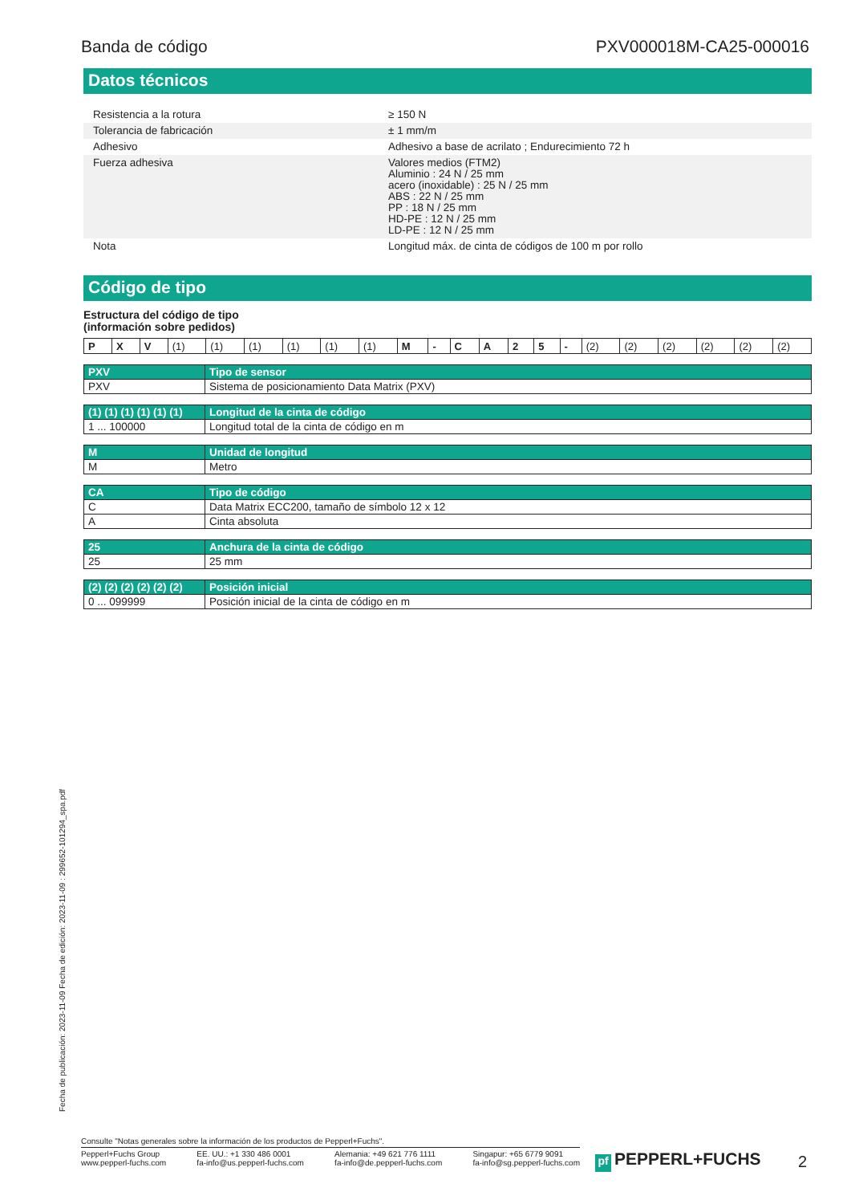Banda de código PXV000018M-CA25-000016
Datos técnicos
| Resistencia a la rotura | | ≥ 150 N |
| Tolerancia de fabricación | | ± 1 mm/m |
| Adhesivo | | Adhesivo a base de acrilato ; Endurecimiento 72 h |
| Fuerza adhesiva | | Valores medios (FTM2) Aluminio : 24 N / 25 mm acero (inoxidable) : 25 N / 25 mm ABS : 22 N / 25 mm PP : 18 N / 25 mm HD-PE : 12 N / 25 mm LD-PE : 12 N / 25 mm |
| Nota | | Longitud máx. de cinta de códigos de 100 m por rollo |
Código de tipo
Estructura del código de tipo
(información sobre pedidos)
| P | X | V | (1) | (1) | (1) | (1) | (1) | (1) | M | - | C | A | 2 | 5 | - | (2) | (2) | (2) | (2) | (2) | (2) |
| PXV | Tipo de sensor |
| PXV | Sistema de posicionamiento Data Matrix (PXV) |
| (1) (1) (1) (1) (1) (1) | Longitud de la cinta de código |
| 1 ... 100000 | Longitud total de la cinta de código en m |
| M | Unidad de longitud |
| M | Metro |
| CA | Tipo de código |
| C | Data Matrix ECC200, tamaño de símbolo 12 x 12 |
| A | Cinta absoluta |
| 25 | Anchura de la cinta de código |
| 25 | 25 mm |
| (2) (2) (2) (2) (2) (2) | Posición inicial |
| 0 ... 099999 | Posición inicial de la cinta de código en m |
Fecha de publicación: 2023-11-09 Fecha de edición: 2023-11-09 : 299652-101294_spa.pdf
Consulte "Notas generales sobre la información de los productos de Pepperl+Fuchs".
Pepperl+Fuchs Group
www.pepperl-fuchs.com
EE. UU.: +1 330 486 0001
fa-info@us.pepperl-fuchs.com
Alemania: +49 621 776 1111
fa-info@de.pepperl-fuchs.com
Singapur: +65 6779 9091
fa-info@sg.pepperl-fuchs.com
pf PEPPERL+FUCHS 2